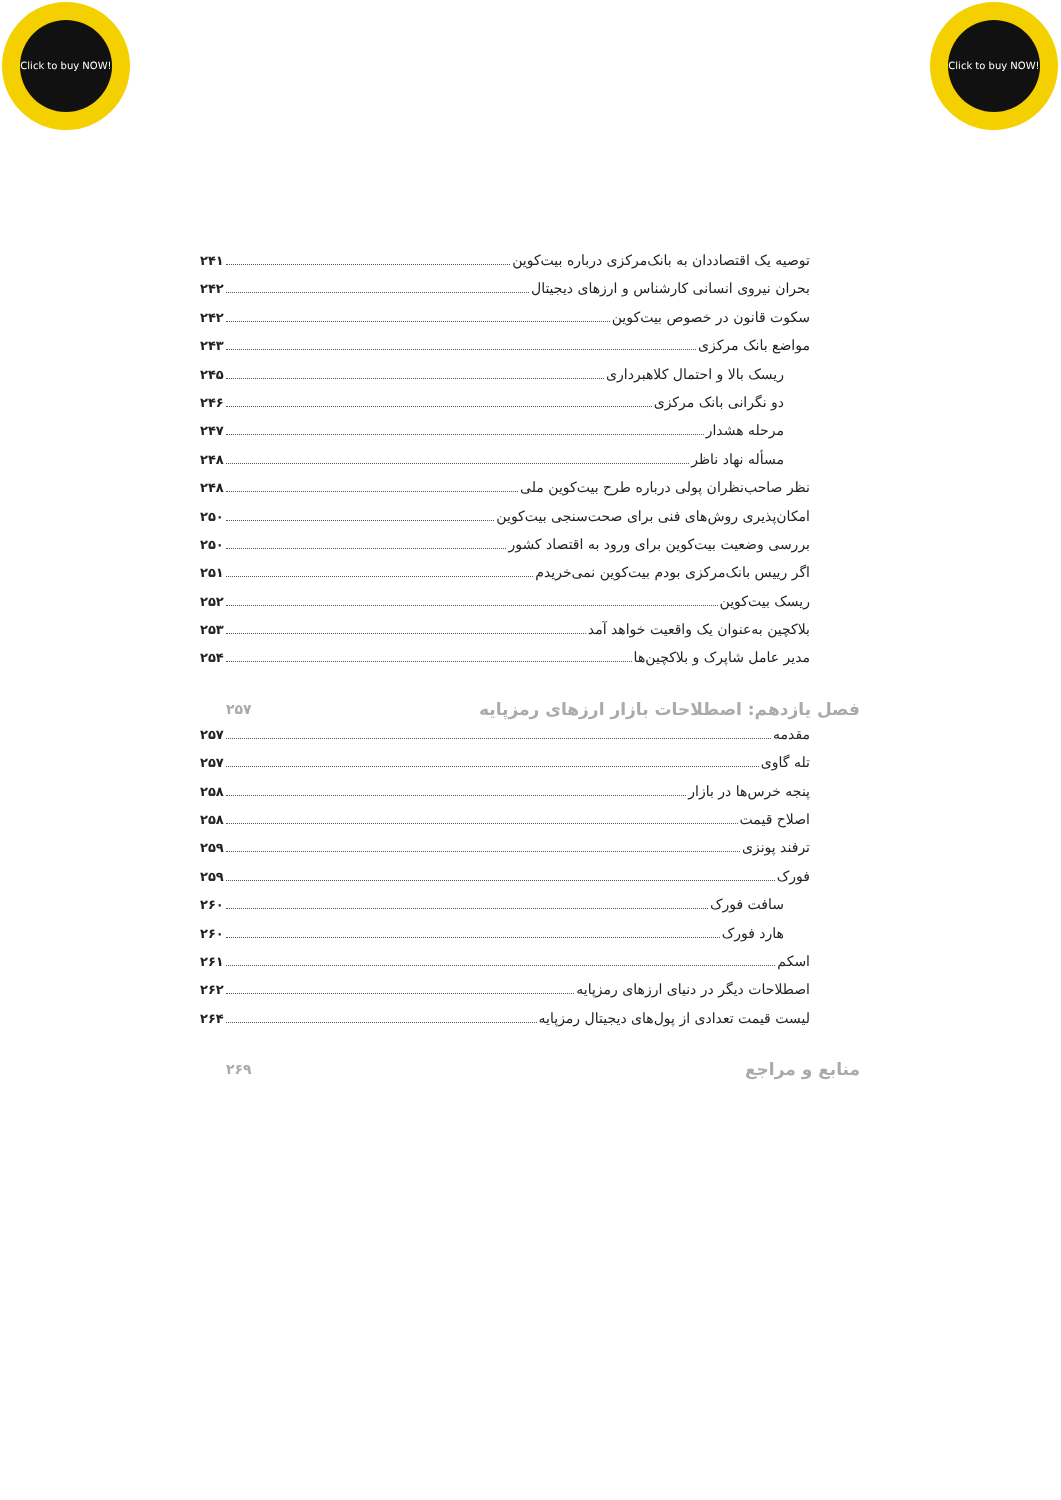Click to buy NOW!
Click to buy NOW!
توصیه یک اقتصاددان به بانک‌مرکزی درباره بیت‌کوین ۲۴۱
بحران نیروی انسانی کارشناس و ارزهای دیجیتال ۲۴۲
سکوت قانون در خصوص بیت‌کوین ۲۴۲
مواضع بانک مرکزی ۲۴۳
ریسک بالا و احتمال کلاهبرداری ۲۴۵
دو نگرانی بانک مرکزی ۲۴۶
مرحله هشدار ۲۴۷
مسأله نهاد ناظر ۲۴۸
نظر صاحب‌نظران پولی درباره طرح بیت‌کوین ملی ۲۴۸
امکان‌پذیری روش‌های فنی برای صحت‌سنجی بیت‌کوین ۲۵۰
بررسی وضعیت بیت‌کوین برای ورود به اقتصاد کشور ۲۵۰
اگر رییس بانک‌مرکزی بودم بیت‌کوین نمی‌خریدم ۲۵۱
ریسک بیت‌کوین ۲۵۲
بلاکچین به‌عنوان یک واقعیت خواهد آمد ۲۵۳
مدیر عامل شاپرک و بلاکچین‌ها ۲۵۴
فصل یازدهم: اصطلاحات بازار ارزهای رمزپایه ۲۵۷
مقدمه ۲۵۷
تله گاوی ۲۵۷
پنجه خرس‌ها در بازار ۲۵۸
اصلاح قیمت ۲۵۸
ترفند پونزی ۲۵۹
فورک ۲۵۹
سافت فورک ۲۶۰
هارد فورک ۲۶۰
اسکم ۲۶۱
اصطلاحات دیگر در دنیای ارزهای رمزپایه ۲۶۲
لیست قیمت تعدادی از پول‌های دیجیتال رمزپایه ۲۶۴
منابع و مراجع ۲۶۹